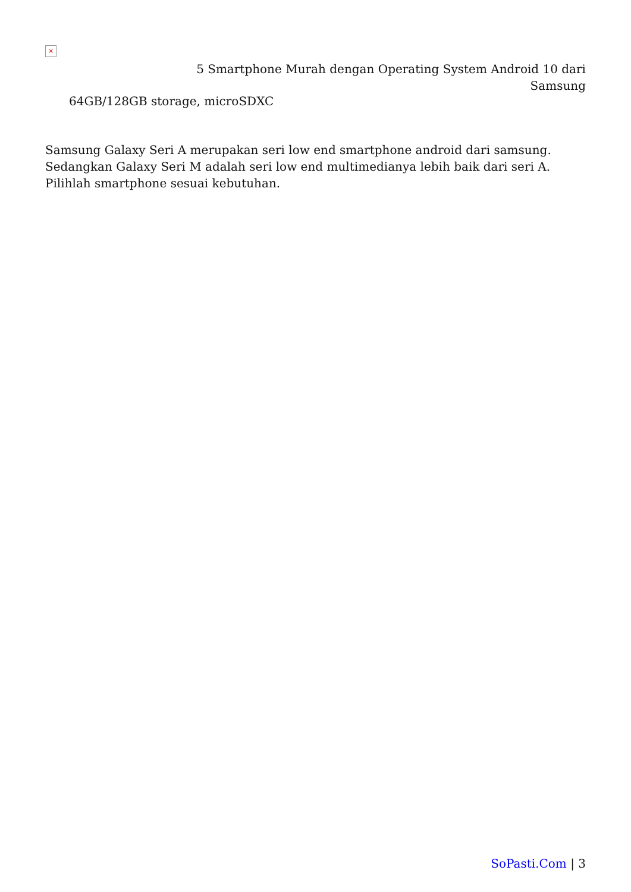×
5 Smartphone Murah dengan Operating System Android 10 dari
Samsung
64GB/128GB storage, microSDXC
Samsung Galaxy Seri A merupakan seri low end smartphone android dari samsung. Sedangkan Galaxy Seri M adalah seri low end multimedianya lebih baik dari seri A. Pilihlah smartphone sesuai kebutuhan.
SoPasti.Com | 3